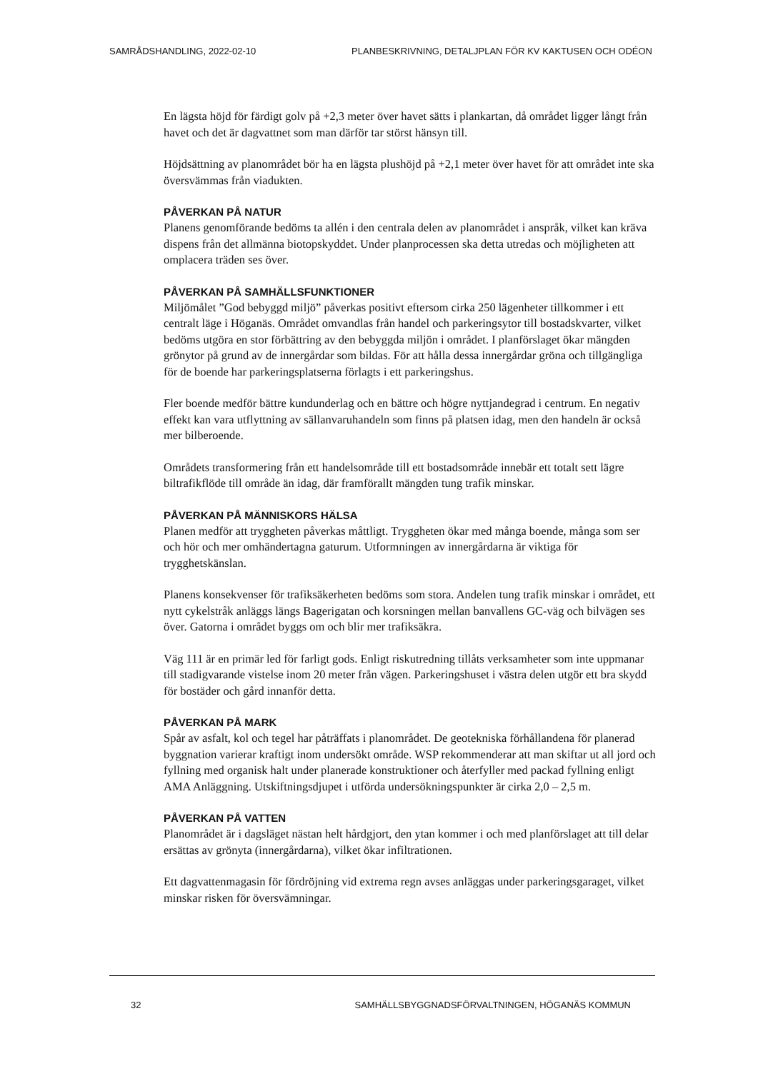SAMRÅDSHANDLING, 2022-02-10 PLANBESKRIVNING, DETALJPLAN FÖR KV KAKTUSEN OCH ODÉON
En lägsta höjd för färdigt golv på +2,3 meter över havet sätts i plankartan, då området ligger långt från havet och det är dagvattnet som man därför tar störst hänsyn till.
Höjdsättning av planområdet bör ha en lägsta plushöjd på +2,1 meter över havet för att området inte ska översvämmas från viadukten.
PÅVERKAN PÅ NATUR
Planens genomförande bedöms ta allén i den centrala delen av planområdet i anspråk, vilket kan kräva dispens från det allmänna biotopskyddet. Under planprocessen ska detta utredas och möjligheten att omplacera träden ses över.
PÅVERKAN PÅ SAMHÄLLSFUNKTIONER
Miljömålet ”God bebyggd miljö” påverkas positivt eftersom cirka 250 lägenheter tillkommer i ett centralt läge i Höganäs. Området omvandlas från handel och parkeringsytor till bostadskvarter, vilket bedöms utgöra en stor förbättring av den bebyggda miljön i området. I planförslaget ökar mängden grönytor på grund av de innergårdar som bildas. För att hålla dessa innergårdar gröna och tillgängliga för de boende har parkeringsplatserna förlagts i ett parkeringshus.
Fler boende medför bättre kundunderlag och en bättre och högre nyttjandegrad i centrum. En negativ effekt kan vara utflyttning av sällanvaruhandeln som finns på platsen idag, men den handeln är också mer bilberoende.
Områdets transformering från ett handelsområde till ett bostadsområde innebär ett totalt sett lägre biltrafikflöde till område än idag, där framförallt mängden tung trafik minskar.
PÅVERKAN PÅ MÄNNISKORS HÄLSA
Planen medför att tryggheten påverkas måttligt. Tryggheten ökar med många boende, många som ser och hör och mer omhändertagna gaturum. Utformningen av innergårdarna är viktiga för trygghetskänslan.
Planens konsekvenser för trafiksäkerheten bedöms som stora. Andelen tung trafik minskar i området, ett nytt cykelstråk anläggs längs Bagerigatan och korsningen mellan banvallens GC-väg och bilvägen ses över. Gatorna i området byggs om och blir mer trafiksäkra.
Väg 111 är en primär led för farligt gods. Enligt riskutredning tillåts verksamheter som inte uppmanar till stadigvarande vistelse inom 20 meter från vägen. Parkeringshuset i västra delen utgör ett bra skydd för bostäder och gård innanför detta.
PÅVERKAN PÅ MARK
Spår av asfalt, kol och tegel har påträffats i planområdet. De geotekniska förhållandena för planerad byggnation varierar kraftigt inom undersökt område. WSP rekommenderar att man skiftar ut all jord och fyllning med organisk halt under planerade konstruktioner och återfyller med packad fyllning enligt AMA Anläggning. Utskiftningsdjupet i utförda undersökningspunkter är cirka 2,0 – 2,5 m.
PÅVERKAN PÅ VATTEN
Planområdet är i dagsläget nästan helt hårdgjort, den ytan kommer i och med planförslaget att till delar ersättas av grönyta (innergårdarna), vilket ökar infiltrationen.
Ett dagvattenmagasin för fördröjning vid extrema regn avses anläggas under parkeringsgaraget, vilket minskar risken för översvämningar.
32 SAMHÄLLSBYGGNADSFÖRVALTNINGEN, HÖGANÄS KOMMUN